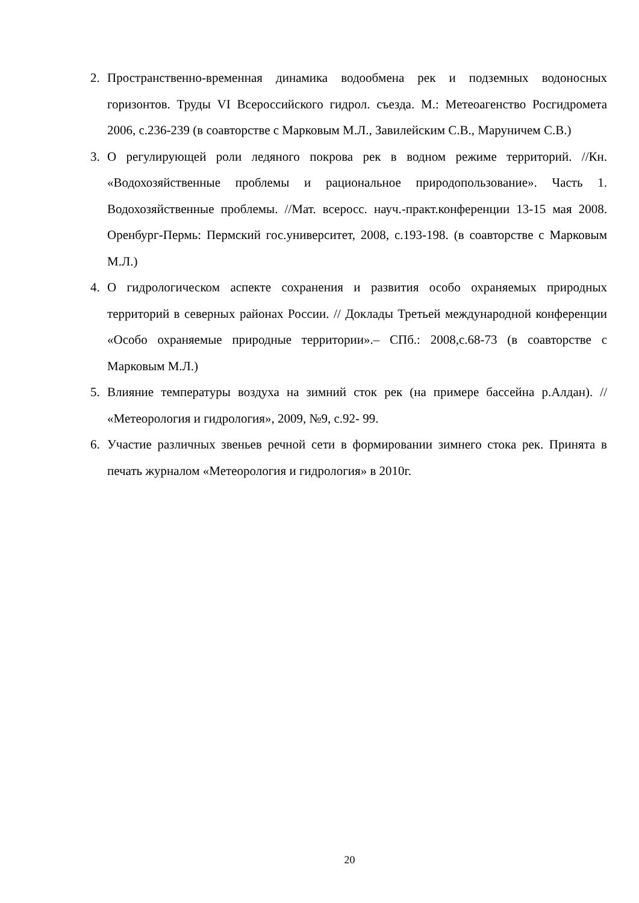2. Пространственно-временная динамика водообмена рек и подземных водоносных горизонтов. Труды VI Всероссийского гидрол. съезда. М.: Метеоагенство Росгидромета 2006, с.236-239 (в соавторстве с Марковым М.Л., Завилейским С.В., Маруничем С.В.)
3. О регулирующей роли ледяного покрова рек в водном режиме территорий. //Кн. «Водохозяйственные проблемы и рациональное природопользование». Часть 1. Водохозяйственные проблемы. //Мат. всеросс. науч.-практ.конференции 13-15 мая 2008. Оренбург-Пермь: Пермский гос.университет, 2008, с.193-198. (в соавторстве с Марковым М.Л.)
4. О гидрологическом аспекте сохранения и развития особо охраняемых природных территорий в северных районах России. // Доклады Третьей международной конференции «Особо охраняемые природные территории».– СПб.: 2008,с.68-73 (в соавторстве с Марковым М.Л.)
5. Влияние температуры воздуха на зимний сток рек (на примере бассейна р.Алдан). // «Метеорология и гидрология», 2009, №9, с.92- 99.
6. Участие различных звеньев речной сети в формировании зимнего стока рек. Принята в печать журналом «Метеорология и гидрология» в 2010г.
20